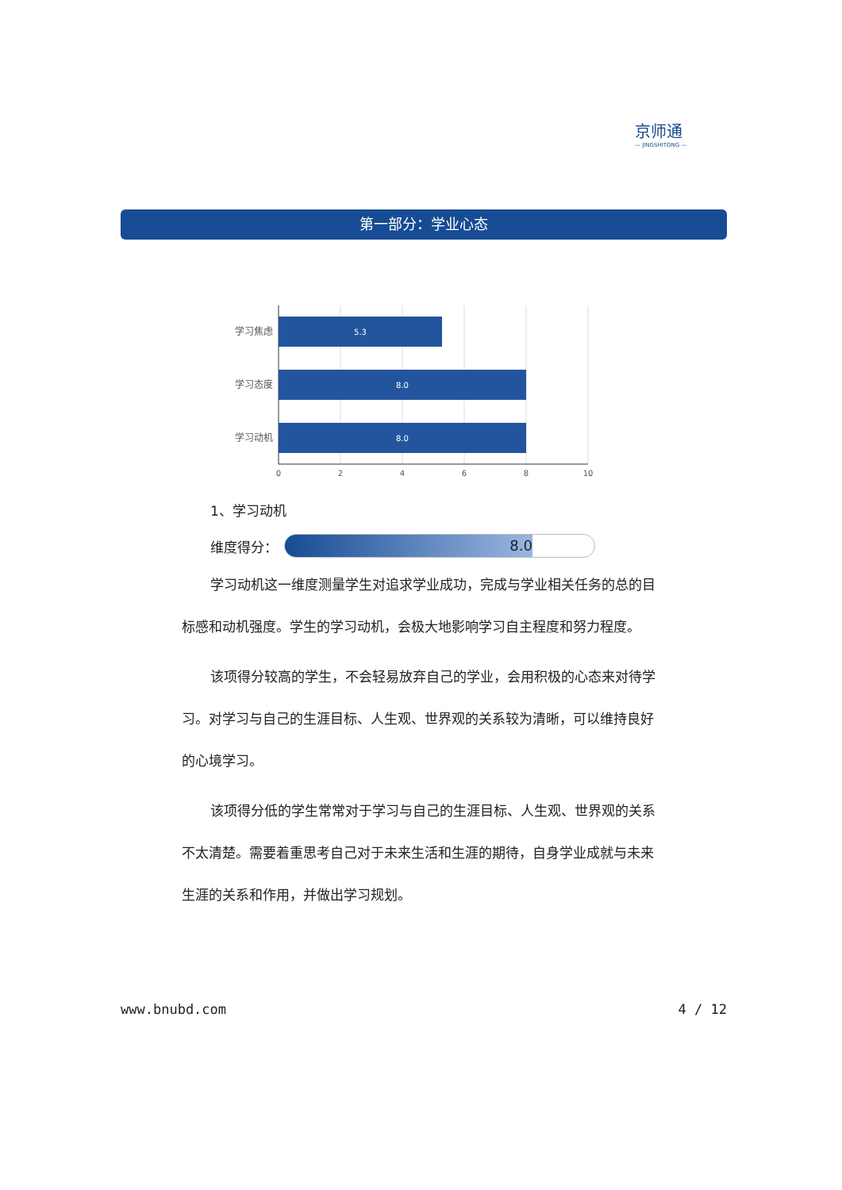京师通
— JINGSHITONG —
第一部分：学业心态
5.3
8.0
8.0
学习焦虑
学习态度
学习动机
0
2
4
6
8
10
1、学习动机
维度得分：
8.0
学习动机这一维度测量学生对追求学业成功，完成与学业相关任务的总的目标感和动机强度。学生的学习动机，会极大地影响学习自主程度和努力程度。
该项得分较高的学生，不会轻易放弃自己的学业，会用积极的心态来对待学习。对学习与自己的生涯目标、人生观、世界观的关系较为清晰，可以维持良好的心境学习。
该项得分低的学生常常对于学习与自己的生涯目标、人生观、世界观的关系不太清楚。需要着重思考自己对于未来生活和生涯的期待，自身学业成就与未来生涯的关系和作用，并做出学习规划。
www.bnubd.com 4 / 12